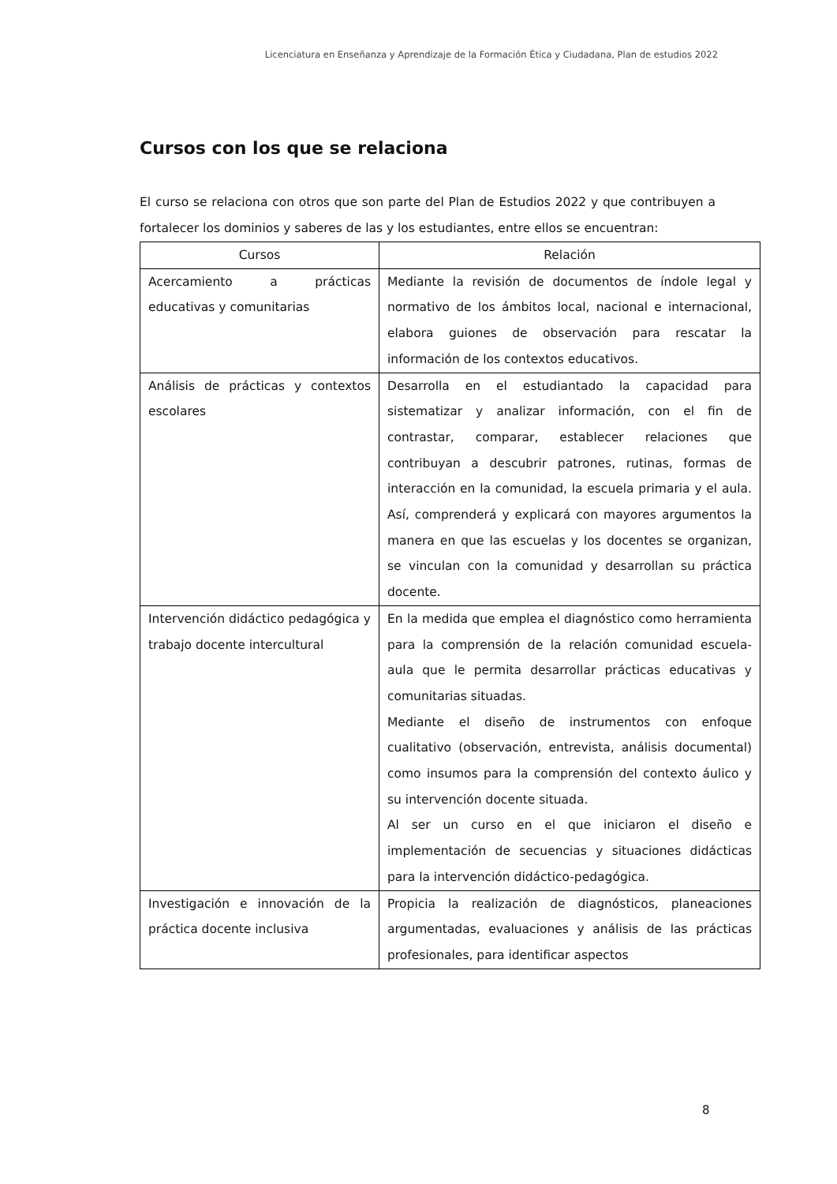Licenciatura en Enseñanza y Aprendizaje de la Formación Ética y Ciudadana, Plan de estudios 2022
Cursos con los que se relaciona
El curso se relaciona con otros que son parte del Plan de Estudios 2022 y que contribuyen a fortalecer los dominios y saberes de las y los estudiantes, entre ellos se encuentran:
| Cursos | Relación |
| --- | --- |
| Acercamiento a prácticas educativas y comunitarias | Mediante la revisión de documentos de índole legal y normativo de los ámbitos local, nacional e internacional, elabora guiones de observación para rescatar la información de los contextos educativos. |
| Análisis de prácticas y contextos escolares | Desarrolla en el estudiantado la capacidad para sistematizar y analizar información, con el fin de contrastar, comparar, establecer relaciones que contribuyan a descubrir patrones, rutinas, formas de interacción en la comunidad, la escuela primaria y el aula. Así, comprenderá y explicará con mayores argumentos la manera en que las escuelas y los docentes se organizan, se vinculan con la comunidad y desarrollan su práctica docente. |
| Intervención didáctico pedagógica y trabajo docente intercultural | En la medida que emplea el diagnóstico como herramienta para la comprensión de la relación comunidad escuela-aula que le permita desarrollar prácticas educativas y comunitarias situadas. Mediante el diseño de instrumentos con enfoque cualitativo (observación, entrevista, análisis documental) como insumos para la comprensión del contexto áulico y su intervención docente situada. Al ser un curso en el que iniciaron el diseño e implementación de secuencias y situaciones didácticas para la intervención didáctico-pedagógica. |
| Investigación e innovación de la práctica docente inclusiva | Propicia la realización de diagnósticos, planeaciones argumentadas, evaluaciones y análisis de las prácticas profesionales, para identificar aspectos |
8